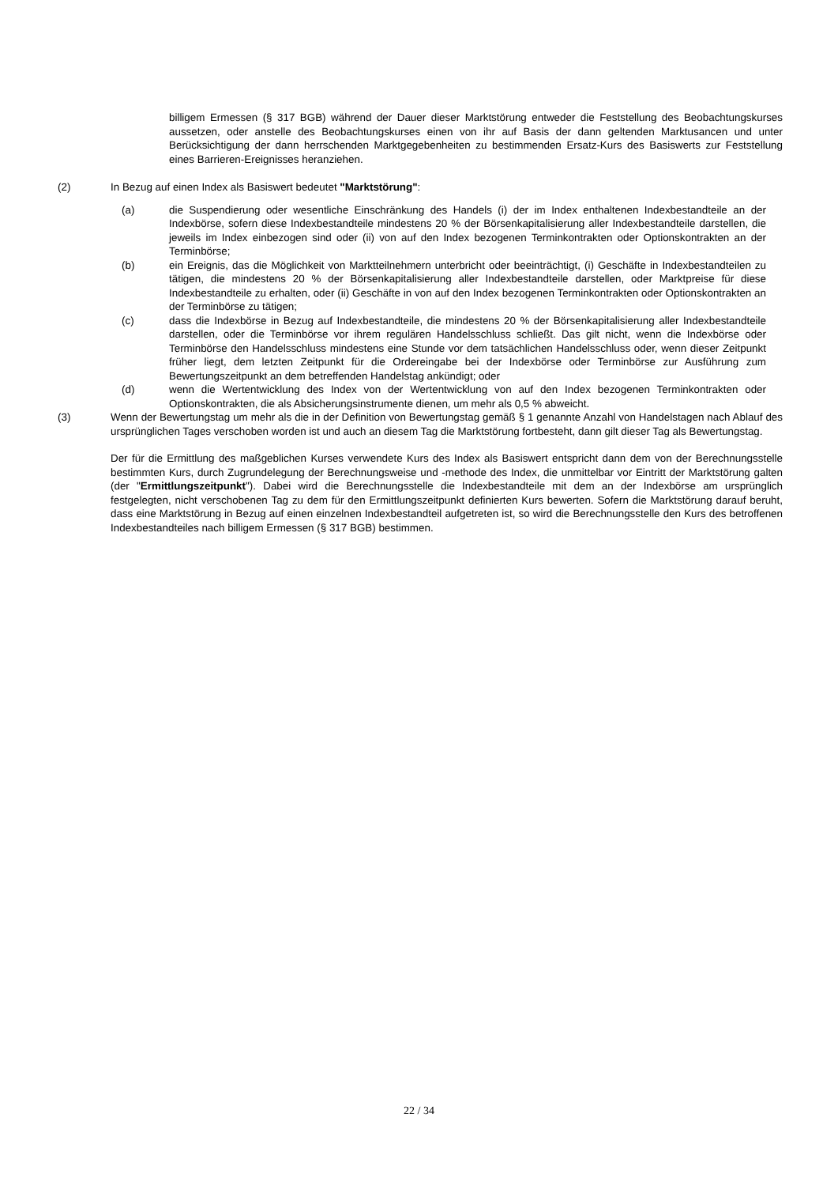billigem Ermessen (§ 317 BGB) während der Dauer dieser Marktstörung entweder die Feststellung des Beobachtungskurses aussetzen, oder anstelle des Beobachtungskurses einen von ihr auf Basis der dann geltenden Marktusancen und unter Berücksichtigung der dann herrschenden Marktgegebenheiten zu bestimmenden Ersatz-Kurs des Basiswerts zur Feststellung eines Barrieren-Ereignisses heranziehen.
(2) In Bezug auf einen Index als Basiswert bedeutet "Marktstörung":
(a) die Suspendierung oder wesentliche Einschränkung des Handels (i) der im Index enthaltenen Indexbestandteile an der Indexbörse, sofern diese Indexbestandteile mindestens 20 % der Börsenkapitalisierung aller Indexbestandteile darstellen, die jeweils im Index einbezogen sind oder (ii) von auf den Index bezogenen Terminkontrakten oder Optionskontrakten an der Terminbörse;
(b) ein Ereignis, das die Möglichkeit von Marktteilnehmern unterbricht oder beeinträchtigt, (i) Geschäfte in Indexbestandteilen zu tätigen, die mindestens 20 % der Börsenkapitalisierung aller Indexbestandteile darstellen, oder Marktpreise für diese Indexbestandteile zu erhalten, oder (ii) Geschäfte in von auf den Index bezogenen Terminkontrakten oder Optionskontrakten an der Terminbörse zu tätigen;
(c) dass die Indexbörse in Bezug auf Indexbestandteile, die mindestens 20 % der Börsenkapitalisierung aller Indexbestandteile darstellen, oder die Terminbörse vor ihrem regulären Handelsschluss schließt. Das gilt nicht, wenn die Indexbörse oder Terminbörse den Handelsschluss mindestens eine Stunde vor dem tatsächlichen Handelsschluss oder, wenn dieser Zeitpunkt früher liegt, dem letzten Zeitpunkt für die Ordereingabe bei der Indexbörse oder Terminbörse zur Ausführung zum Bewertungszeitpunkt an dem betreffenden Handelstag ankündigt; oder
(d) wenn die Wertentwicklung des Index von der Wertentwicklung von auf den Index bezogenen Terminkontrakten oder Optionskontrakten, die als Absicherungsinstrumente dienen, um mehr als 0,5 % abweicht.
(3) Wenn der Bewertungstag um mehr als die in der Definition von Bewertungstag gemäß § 1 genannte Anzahl von Handelstagen nach Ablauf des ursprünglichen Tages verschoben worden ist und auch an diesem Tag die Marktstörung fortbesteht, dann gilt dieser Tag als Bewertungstag.
Der für die Ermittlung des maßgeblichen Kurses verwendete Kurs des Index als Basiswert entspricht dann dem von der Berechnungsstelle bestimmten Kurs, durch Zugrundelegung der Berechnungsweise und -methode des Index, die unmittelbar vor Eintritt der Marktstörung galten (der "Ermittlungszeitpunkt"). Dabei wird die Berechnungsstelle die Indexbestandteile mit dem an der Indexbörse am ursprünglich festgelegten, nicht verschobenen Tag zu dem für den Ermittlungszeitpunkt definierten Kurs bewerten. Sofern die Marktstörung darauf beruht, dass eine Marktstörung in Bezug auf einen einzelnen Indexbestandteil aufgetreten ist, so wird die Berechnungsstelle den Kurs des betroffenen Indexbestandteiles nach billigem Ermessen (§ 317 BGB) bestimmen.
22 / 34